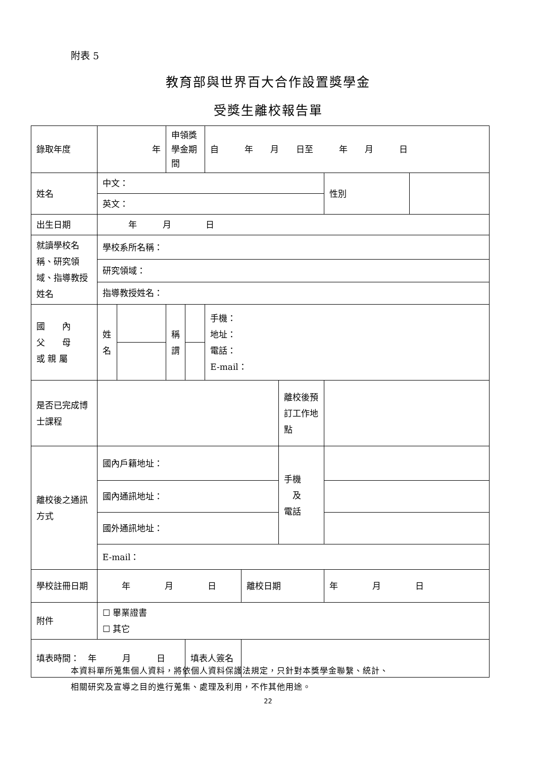附表 5
教育部與世界百大合作設置獎學金
受獎生離校報告單
| 錄取年度 | 年 | | 申領獎學金期間 | | 自 年 月 日至 年 月 日 | | | | |
| 姓名 | 中文： | | | | | | | 性別 | |
| | 英文： | | | | | | | | |
| 出生日期 | 年 月 日 | | | | | | | | |
| 就讀學校名稱、研究領域、指導教授姓名 | 學校系所名稱： | | | | | | | | |
| | 研究領域： | | | | | | | | |
| | 指導教授姓名： | | | | | | | | |
| 國 內 父 母 或 親 屬 | 姓 名 | | 稱 謂 | | 手機： 地址： 電話： E-mail： | | | | |
| 是否已完成博士課程 | | | | | | | 離校後預訂工作地點 | | |
| 離校後之通訊方式 | 國內戶籍地址： | | | | | | 手機 及 電話 | | |
| | 國內通訊地址： | | | | | | | | |
| | 國外通訊地址： | | | | | | | | |
| | E-mail： | | | | | | | | |
| 學校註冊日期 | 年 月 日 | | | | | 離校日期 | | 年 月 日 | |
| 附件 | ☐ 畢業證書 ☐ 其它 | | | | | | | | |
| 填表時間： 年 月 日 | | | | 填表人簽名 | | | | | |
本資料單所蒐集個人資料，將依個人資料保護法規定，只針對本獎學金聯繫、統計、
相關研究及宣導之目的進行蒐集、處理及利用，不作其他用途。
22